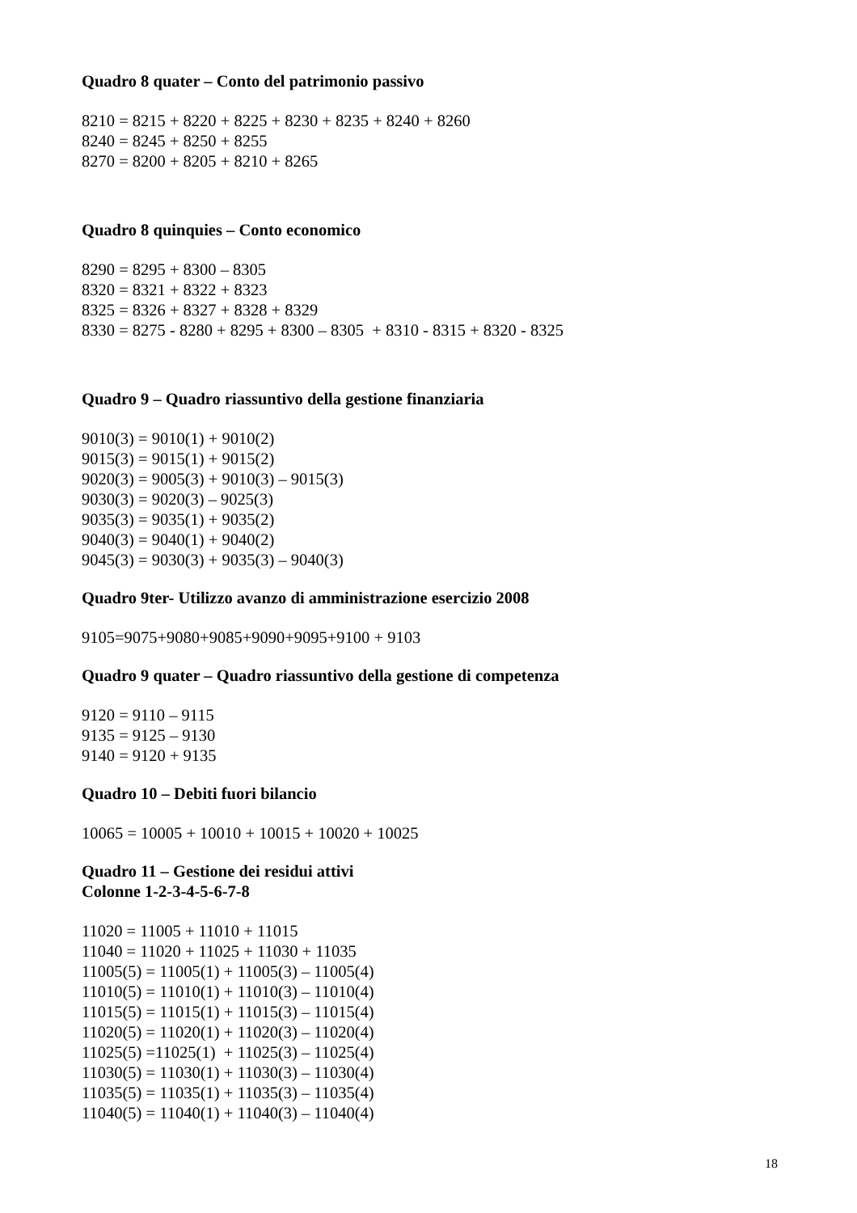Quadro 8 quater – Conto del patrimonio passivo
8210 = 8215 + 8220 + 8225 + 8230 + 8235 + 8240 + 8260
8240 = 8245 + 8250 + 8255
8270 = 8200 + 8205 + 8210 + 8265
Quadro 8 quinquies – Conto economico
8290 = 8295 + 8300 – 8305
8320 = 8321 + 8322 + 8323
8325 = 8326 + 8327 + 8328 + 8329
8330 = 8275 - 8280 + 8295 + 8300 – 8305 + 8310 - 8315 + 8320 - 8325
Quadro 9 – Quadro riassuntivo della gestione finanziaria
9010(3) = 9010(1) + 9010(2)
9015(3) = 9015(1) + 9015(2)
9020(3) = 9005(3) + 9010(3) – 9015(3)
9030(3) = 9020(3) – 9025(3)
9035(3) = 9035(1) + 9035(2)
9040(3) = 9040(1) + 9040(2)
9045(3) = 9030(3) + 9035(3) – 9040(3)
Quadro 9ter- Utilizzo avanzo di amministrazione esercizio 2008
9105=9075+9080+9085+9090+9095+9100 + 9103
Quadro 9 quater – Quadro riassuntivo della gestione di competenza
9120 = 9110 – 9115
9135 = 9125 – 9130
9140 = 9120 + 9135
Quadro 10 – Debiti fuori bilancio
10065 = 10005 + 10010 + 10015 + 10020 + 10025
Quadro 11 – Gestione dei residui attivi
Colonne 1-2-3-4-5-6-7-8
11020 = 11005 + 11010 + 11015
11040 = 11020 + 11025 + 11030 + 11035
11005(5) = 11005(1) + 11005(3) – 11005(4)
11010(5) = 11010(1) + 11010(3) – 11010(4)
11015(5) = 11015(1) + 11015(3) – 11015(4)
11020(5) = 11020(1) + 11020(3) – 11020(4)
11025(5) =11025(1) + 11025(3) – 11025(4)
11030(5) = 11030(1) + 11030(3) – 11030(4)
11035(5) = 11035(1) + 11035(3) – 11035(4)
11040(5) = 11040(1) + 11040(3) – 11040(4)
18